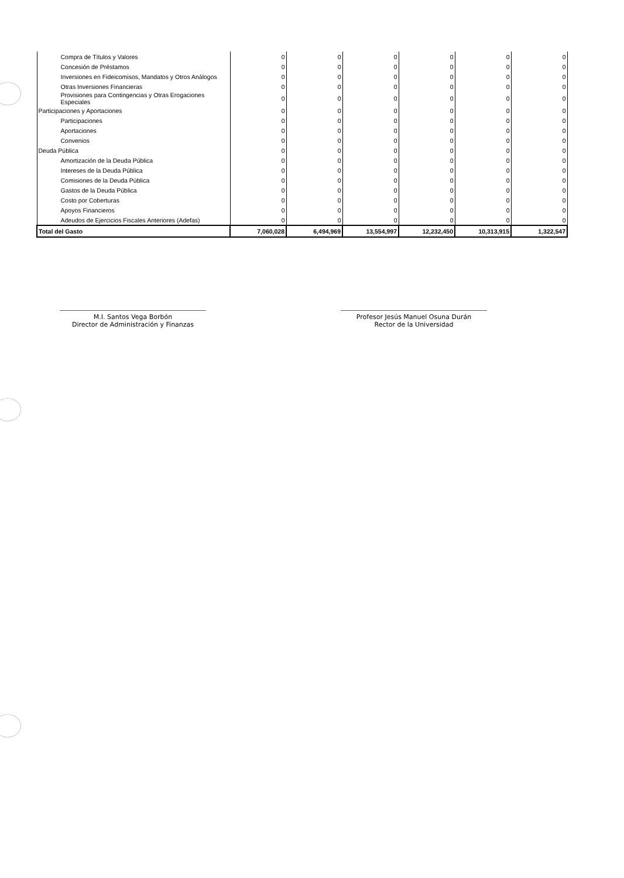| Compra de Títulos y Valores | 0 | 0 | 0 | 0 | 0 | 0 |
| Concesión de Préstamos | 0 | 0 | 0 | 0 | 0 | 0 |
| Inversiones en Fideicomisos, Mandatos y Otros Análogos | 0 | 0 | 0 | 0 | 0 | 0 |
| Otras Inversiones Financieras | 0 | 0 | 0 | 0 | 0 | 0 |
| Provisiones para Contingencias y Otras Erogaciones Especiales | 0 | 0 | 0 | 0 | 0 | 0 |
| Participaciones y Aportaciones | 0 | 0 | 0 | 0 | 0 | 0 |
| Participaciones | 0 | 0 | 0 | 0 | 0 | 0 |
| Aportaciones | 0 | 0 | 0 | 0 | 0 | 0 |
| Convenios | 0 | 0 | 0 | 0 | 0 | 0 |
| Deuda Pública | 0 | 0 | 0 | 0 | 0 | 0 |
| Amortización de la Deuda Pública | 0 | 0 | 0 | 0 | 0 | 0 |
| Intereses de la Deuda Pública | 0 | 0 | 0 | 0 | 0 | 0 |
| Comisiones de la Deuda Pública | 0 | 0 | 0 | 0 | 0 | 0 |
| Gastos de la Deuda Pública | 0 | 0 | 0 | 0 | 0 | 0 |
| Costo por Coberturas | 0 | 0 | 0 | 0 | 0 | 0 |
| Apoyos Financieros | 0 | 0 | 0 | 0 | 0 | 0 |
| Adeudos de Ejercicios Fiscales Anteriores (Adefas) | 0 | 0 | 0 | 0 | 0 | 0 |
| Total del Gasto | 7,060,028 | 6,494,969 | 13,554,997 | 12,232,450 | 10,313,915 | 1,322,547 |
M.I. Santos Vega Borbón
Director de Administración y Finanzas
Profesor Jesús Manuel Osuna Durán
Rector de la Universidad